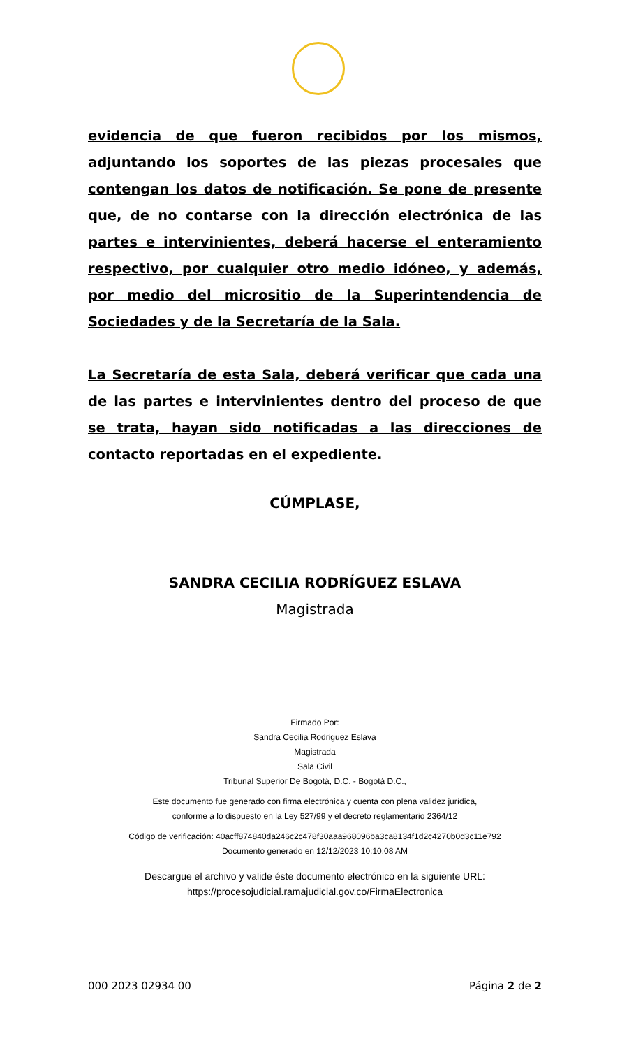evidencia de que fueron recibidos por los mismos, adjuntando los soportes de las piezas procesales que contengan los datos de notificación. Se pone de presente que, de no contarse con la dirección electrónica de las partes e intervinientes, deberá hacerse el enteramiento respectivo, por cualquier otro medio idóneo, y además, por medio del micrositio de la Superintendencia de Sociedades y de la Secretaría de la Sala.
La Secretaría de esta Sala, deberá verificar que cada una de las partes e intervinientes dentro del proceso de que se trata, hayan sido notificadas a las direcciones de contacto reportadas en el expediente.
CÚMPLASE,
SANDRA CECILIA RODRÍGUEZ ESLAVA
Magistrada
Firmado Por:
Sandra Cecilia Rodriguez Eslava
Magistrada
Sala Civil
Tribunal Superior De Bogotá, D.C. - Bogotá D.C.,
Este documento fue generado con firma electrónica y cuenta con plena validez jurídica,
conforme a lo dispuesto en la Ley 527/99 y el decreto reglamentario 2364/12
Código de verificación: 40acff874840da246c2c478f30aaa968096ba3ca8134f1d2c4270b0d3c11e792
Documento generado en 12/12/2023 10:10:08 AM
Descargue el archivo y valide éste documento electrónico en la siguiente URL:
https://procesojudicial.ramajudicial.gov.co/FirmaElectronica
000 2023 02934 00 Página 2 de 2